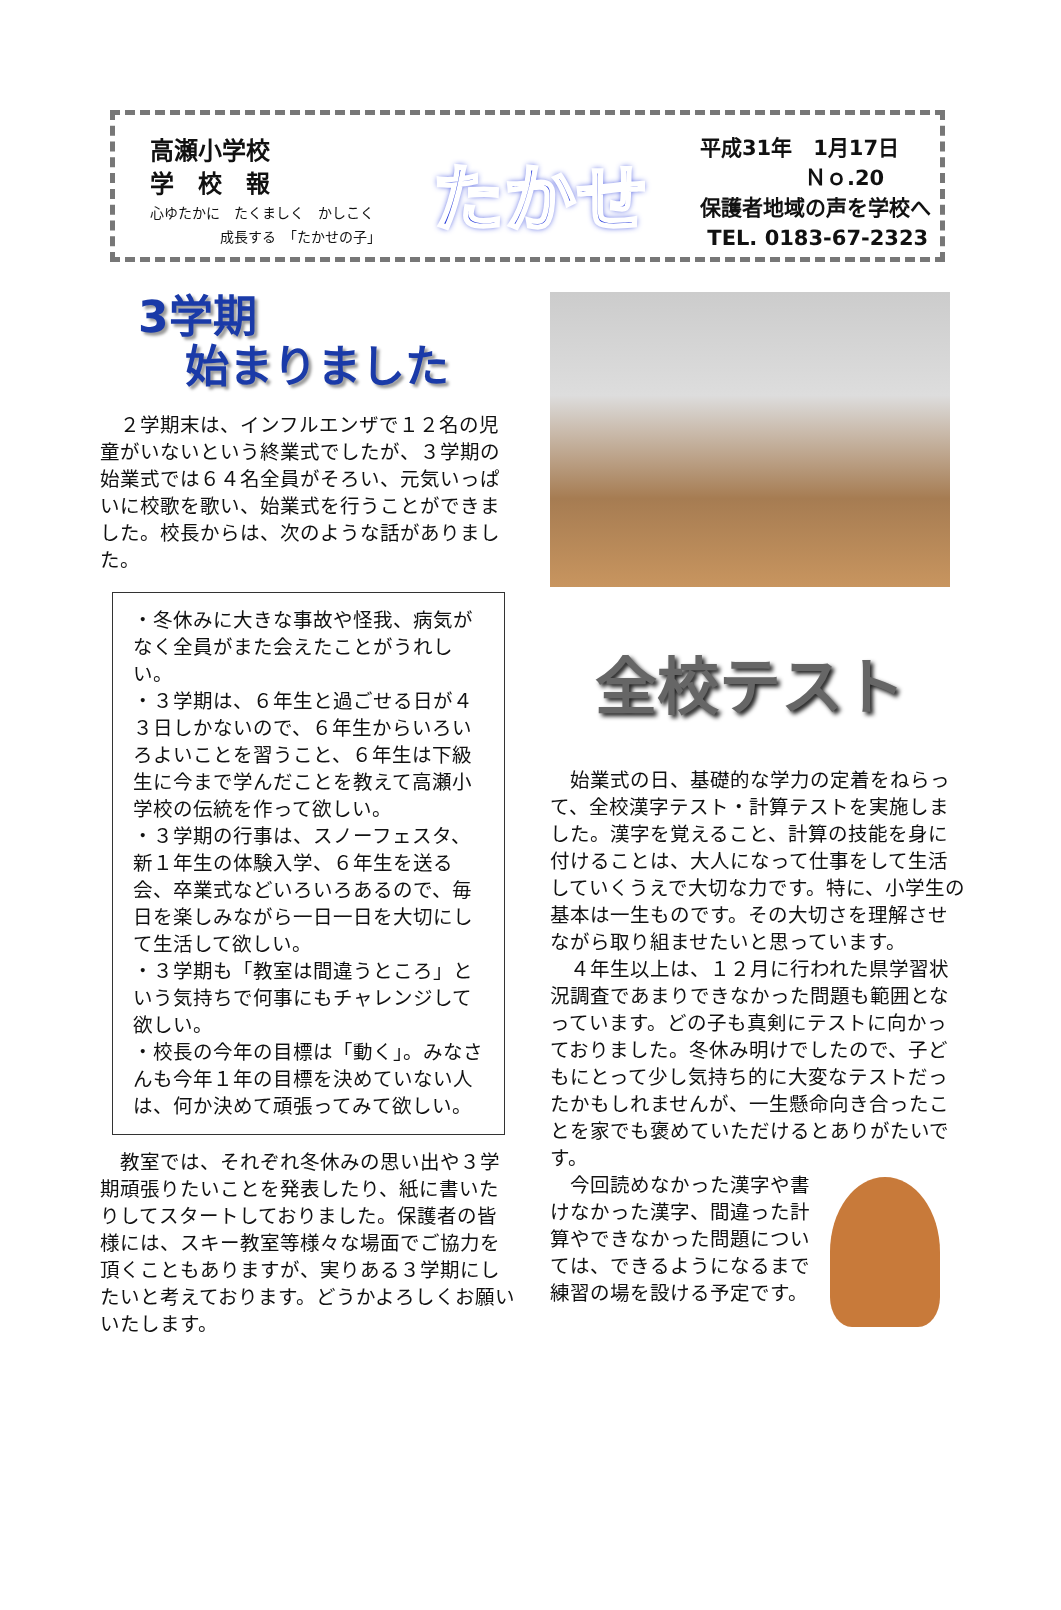高瀬小学校
学　校　報
心ゆたかに　たくましく　かしこく
　　　　　成長する　「たかせの子」
たかせ
平成31年　1月17日
　　　　　Ｎｏ.20
保護者地域の声を学校へ
TEL. 0183-67-2323
3学期
始まりました
２学期末は、インフルエンザで１２名の児童がいないという終業式でしたが、３学期の始業式では６４名全員がそろい、元気いっぱいに校歌を歌い、始業式を行うことができました。校長からは、次のような話がありました。
・冬休みに大きな事故や怪我、病気がなく全員がまた会えたことがうれしい。
・３学期は、６年生と過ごせる日が４３日しかないので、６年生からいろいろよいことを習うこと、６年生は下級生に今まで学んだことを教えて高瀬小学校の伝統を作って欲しい。
・３学期の行事は、スノーフェスタ、新１年生の体験入学、６年生を送る会、卒業式などいろいろあるので、毎日を楽しみながら一日一日を大切にして生活して欲しい。
・３学期も「教室は間違うところ」という気持ちで何事にもチャレンジして欲しい。
・校長の今年の目標は「動く」。みなさんも今年１年の目標を決めていない人は、何か決めて頑張ってみて欲しい。
教室では、それぞれ冬休みの思い出や３学期頑張りたいことを発表したり、紙に書いたりしてスタートしておりました。保護者の皆様には、スキー教室等様々な場面でご協力を頂くこともありますが、実りある３学期にしたいと考えております。どうかよろしくお願いいたします。
全校テスト
始業式の日、基礎的な学力の定着をねらって、全校漢字テスト・計算テストを実施しました。漢字を覚えること、計算の技能を身に付けることは、大人になって仕事をして生活していくうえで大切な力です。特に、小学生の基本は一生ものです。その大切さを理解させながら取り組ませたいと思っています。
４年生以上は、１２月に行われた県学習状況調査であまりできなかった問題も範囲となっています。どの子も真剣にテストに向かっておりました。冬休み明けでしたので、子どもにとって少し気持ち的に大変なテストだったかもしれませんが、一生懸命向き合ったことを家でも褒めていただけるとありがたいです。
今回読めなかった漢字や書けなかった漢字、間違った計算やできなかった問題については、できるようになるまで練習の場を設ける予定です。